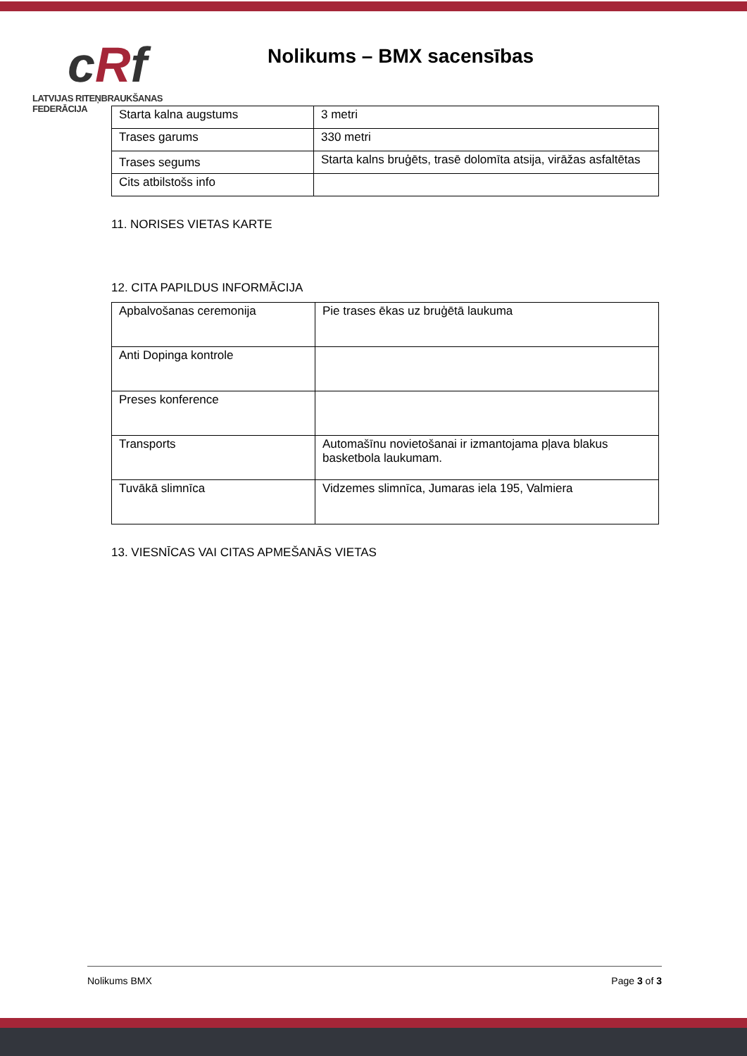c Rf
LATVIJAS RITEŅBRAUKŠANAS FEDERĀCIJA
Nolikums – BMX sacensības
| Starta kalna augstums | 3 metri |
| Trases garums | 330 metri |
| Trases segums | Starta kalns bruģēts, trasē dolomīta atsija, virāžas asfaltētas |
| Cits atbilstošs info | |
11. NORISES VIETAS KARTE
12. CITA PAPILDUS INFORMĀCIJA
| Apbalvošanas ceremonija | Pie trases ēkas uz bruģētā laukuma |
| Anti Dopinga kontrole | |
| Preses konference | |
| Transports | Automašīnu novietošanai ir izmantojama pļava blakus basketbola laukumam. |
| Tuvākā slimnīca | Vidzemes slimnīca, Jumaras iela 195, Valmiera |
13. VIESNĪCAS VAI CITAS APMEŠANĀS VIETAS
Nolikums BMX Page 3 of 3